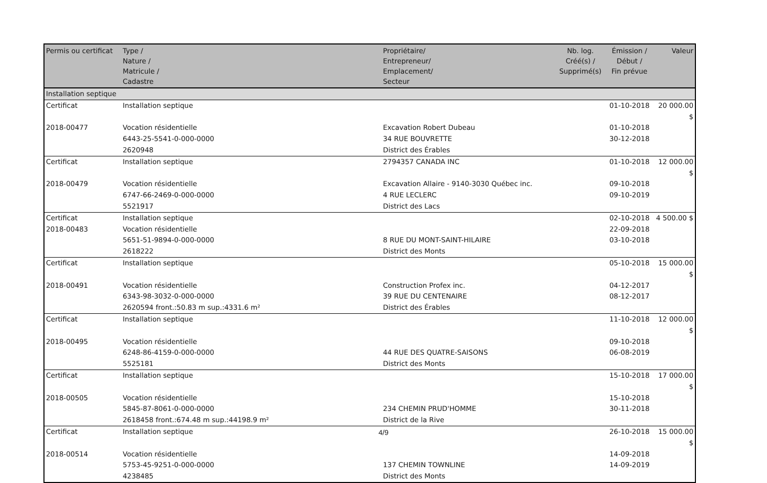| Permis ou certificat | Type / Nature / Matricule / Cadastre | Propriétaire/ Entrepreneur/ Emplacement/ Secteur | Nb. log. Créé(s) / Supprimé(s) | Émission / Début / Fin prévue | Valeur |
| --- | --- | --- | --- | --- | --- |
| Installation septique | | | | | |
| Certificat | Installation septique | | | 01-10-2018 | 20 000.00 $ |
| 2018-00477 | Vocation résidentielle | Excavation Robert Dubeau | | 01-10-2018 | |
| | 6443-25-5541-0-000-0000 | 34 RUE BOUVRETTE | | 30-12-2018 | |
| | 2620948 | District des Érables | | | |
| Certificat | Installation septique | 2794357 CANADA INC | | 01-10-2018 | 12 000.00 $ |
| 2018-00479 | Vocation résidentielle | Excavation Allaire - 9140-3030 Québec inc. | | 09-10-2018 | |
| | 6747-66-2469-0-000-0000 | 4 RUE LECLERC | | 09-10-2019 | |
| | 5521917 | District des Lacs | | | |
| Certificat | Installation septique | | | 02-10-2018 | 4 500.00 $ |
| 2018-00483 | Vocation résidentielle | | | 22-09-2018 | |
| | 5651-51-9894-0-000-0000 | 8 RUE DU MONT-SAINT-HILAIRE | | 03-10-2018 | |
| | 2618222 | District des Monts | | | |
| Certificat | Installation septique | | | 05-10-2018 | 15 000.00 $ |
| 2018-00491 | Vocation résidentielle | Construction Profex inc. | | 04-12-2017 | |
| | 6343-98-3032-0-000-0000 | 39 RUE DU CENTENAIRE | | 08-12-2017 | |
| | 2620594 front.:50.83 m sup.:4331.6 m² | District des Érables | | | |
| Certificat | Installation septique | | | 11-10-2018 | 12 000.00 $ |
| 2018-00495 | Vocation résidentielle | | | 09-10-2018 | |
| | 6248-86-4159-0-000-0000 | 44 RUE DES QUATRE-SAISONS | | 06-08-2019 | |
| | 5525181 | District des Monts | | | |
| Certificat | Installation septique | | | 15-10-2018 | 17 000.00 $ |
| 2018-00505 | Vocation résidentielle | | | 15-10-2018 | |
| | 5845-87-8061-0-000-0000 | 234 CHEMIN PRUD'HOMME | | 30-11-2018 | |
| | 2618458 front.:674.48 m sup.:44198.9 m² | District de la Rive | | | |
| Certificat | Installation septique | | | 26-10-2018 | 15 000.00 $ |
| 2018-00514 | Vocation résidentielle | | | 14-09-2018 | |
| | 5753-45-9251-0-000-0000 | 137 CHEMIN TOWNLINE | | 14-09-2019 | |
| | 4238485 | District des Monts | | | |
4/9